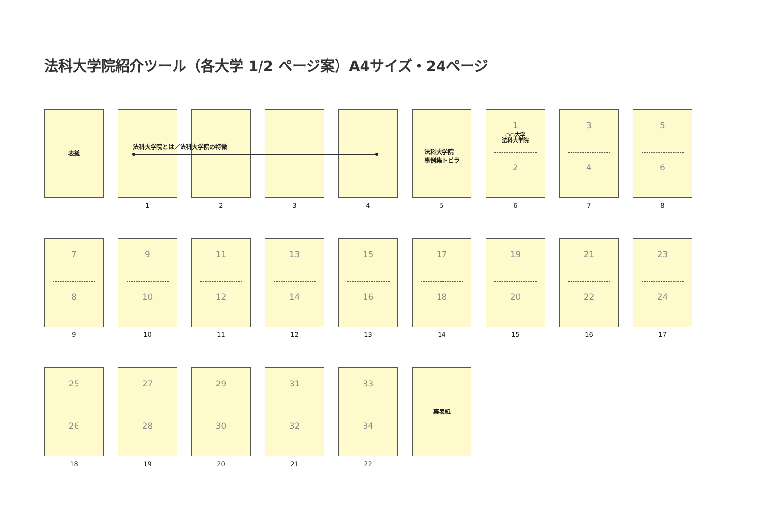法科大学院紹介ツール（各大学 1/2 ページ案）A4サイズ・24ページ
表紙
法科大学院とは／法科大学院の特徴
1
2 3 4
法科大学院
事例集トビラ
5
1
○○大学
法科大学院
2
6
3
4
7
5
6
8
7
8
9
9
10
10
11
12
11
13
14
12
15
16
13
17
18
14
19
20
15
21
22
16
23
24
17
25
26
18
27
28
19
29
30
20
31
32
21
33
34
22
裏表紙